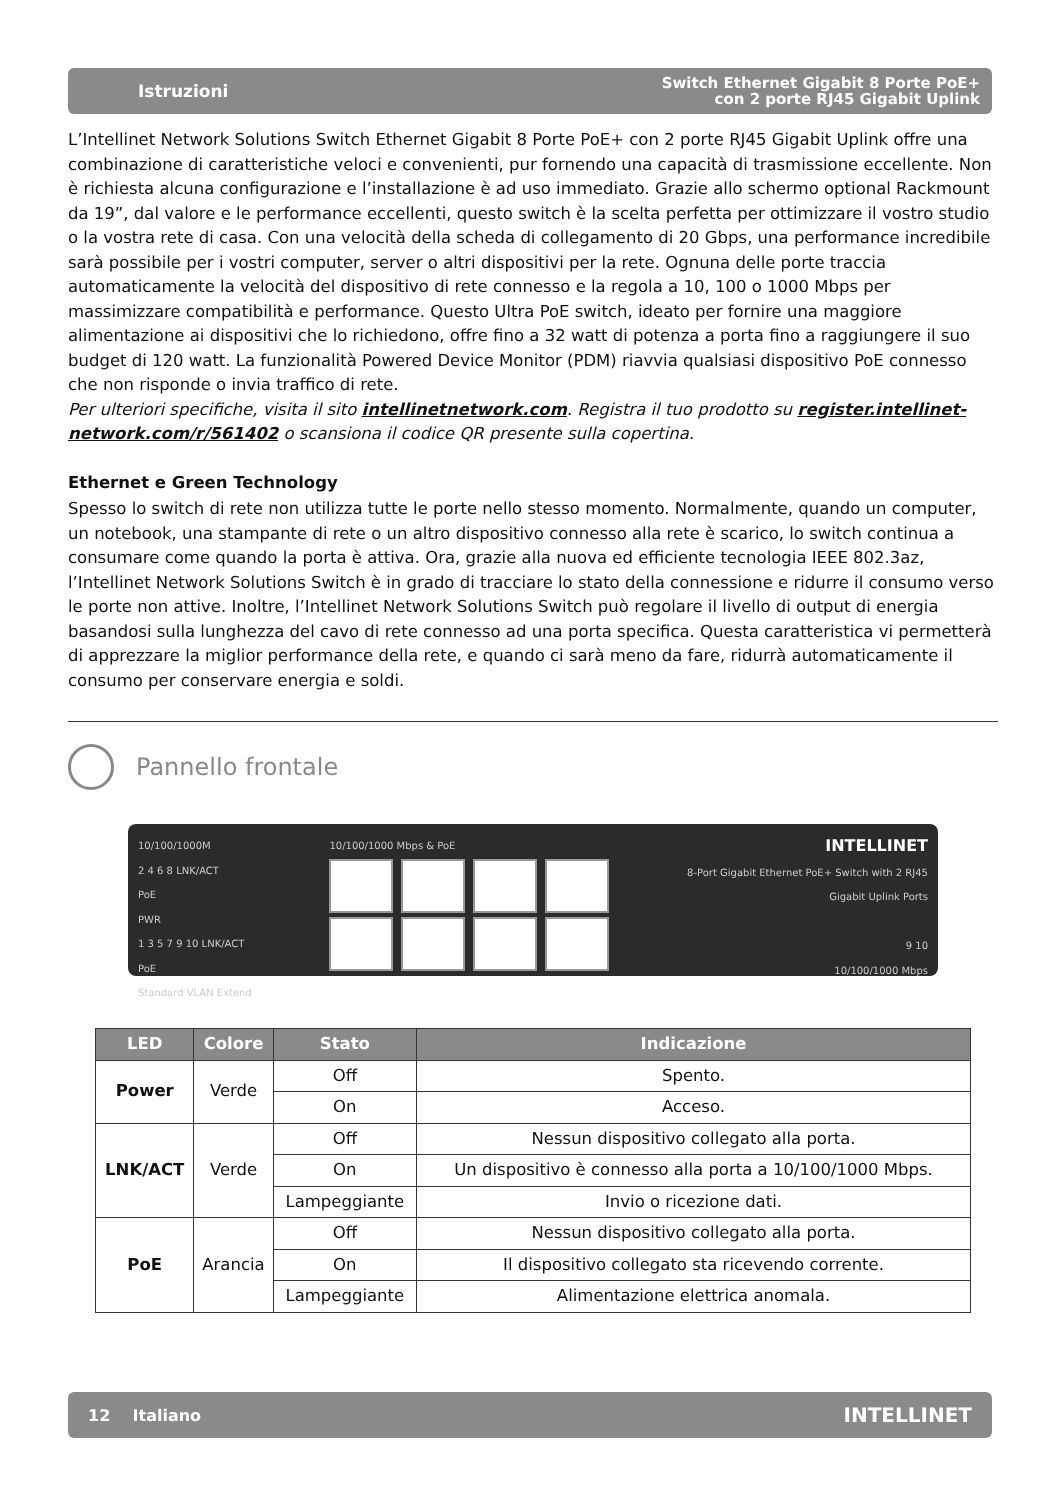Istruzioni Switch Ethernet Gigabit 8 Porte PoE+
con 2 porte RJ45 Gigabit Uplink
L’Intellinet Network Solutions Switch Ethernet Gigabit 8 Porte PoE+ con 2 porte RJ45 Gigabit Uplink offre una combinazione di caratteristiche veloci e convenienti, pur fornendo una capacità di trasmissione eccellente. Non è richiesta alcuna configurazione e l’installazione è ad uso immediato. Grazie allo schermo optional Rackmount da 19”, dal valore e le performance eccellenti, questo switch è la scelta perfetta per ottimizzare il vostro studio o la vostra rete di casa. Con una velocità della scheda di collegamento di 20 Gbps, una performance incredibile sarà possibile per i vostri computer, server o altri dispositivi per la rete. Ognuna delle porte traccia automaticamente la velocità del dispositivo di rete connesso e la regola a 10, 100 o 1000 Mbps per massimizzare compatibilità e performance. Questo Ultra PoE switch, ideato per fornire una maggiore alimentazione ai dispositivi che lo richiedono, offre fino a 32 watt di potenza a porta fino a raggiungere il suo budget di 120 watt. La funzionalità Powered Device Monitor (PDM) riavvia qualsiasi dispositivo PoE connesso che non risponde o invia traffico di rete.
Per ulteriori specifiche, visita il sito intellinetnetwork.com. Registra il tuo prodotto su register.intellinet-network.com/r/561402 o scansiona il codice QR presente sulla copertina.
Ethernet e Green Technology
Spesso lo switch di rete non utilizza tutte le porte nello stesso momento. Normalmente, quando un computer, un notebook, una stampante di rete o un altro dispositivo connesso alla rete è scarico, lo switch continua a consumare come quando la porta è attiva. Ora, grazie alla nuova ed efficiente tecnologia IEEE 802.3az, l’Intellinet Network Solutions Switch è in grado di tracciare lo stato della connessione e ridurre il consumo verso le porte non attive. Inoltre, l’Intellinet Network Solutions Switch può regolare il livello di output di energia basandosi sulla lunghezza del cavo di rete connesso ad una porta specifica. Questa caratteristica vi permetterà di apprezzare la miglior performance della rete, e quando ci sarà meno da fare, ridurrà automaticamente il consumo per conservare energia e soldi.
Pannello frontale
10/100/1000M
2 4 6 8 LNK/ACT
PoE
PWR
1 3 5 7 9 10 LNK/ACT
PoE
Standard VLAN Extend
10/100/1000 Mbps & PoE
INTELLINET
8-Port Gigabit Ethernet PoE+ Switch with 2 RJ45
Gigabit Uplink Ports
9 10
10/100/1000 Mbps
| LED | Colore | Stato | Indicazione |
| --- | --- | --- | --- |
| Power | Verde | Off | Spento. |
| | | On | Acceso. |
| LNK/ACT | Verde | Off | Nessun dispositivo collegato alla porta. |
| | | On | Un dispositivo è connesso alla porta a 10/100/1000 Mbps. |
| | | Lampeggiante | Invio o ricezione dati. |
| PoE | Arancia | Off | Nessun dispositivo collegato alla porta. |
| | | On | Il dispositivo collegato sta ricevendo corrente. |
| | | Lampeggiante | Alimentazione elettrica anomala. |
12 Italiano INTELLINET